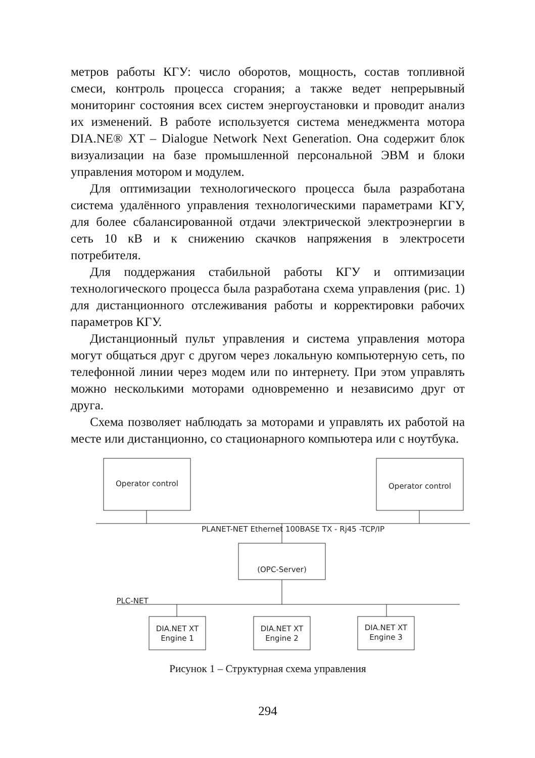метров работы КГУ: число оборотов, мощность, состав топливной смеси, контроль процесса сгорания; а также ведет непрерывный мониторинг состояния всех систем энергоустановки и проводит анализ их изменений. В работе используется система менеджмента мотора DIA.NE® XT – Dialogue Network Next Generation. Она содержит блок визуализации на базе промышленной персональной ЭВМ и блоки управления мотором и модулем.
Для оптимизации технологического процесса была разработана система удалённого управления технологическими параметрами КГУ, для более сбалансированной отдачи электрической электроэнергии в сеть 10 кВ и к снижению скачков напряжения в электросети потребителя.
Для поддержания стабильной работы КГУ и оптимизации технологического процесса была разработана схема управления (рис. 1) для дистанционного отслеживания работы и корректировки рабочих параметров КГУ.
Дистанционный пульт управления и система управления мотора могут общаться друг с другом через локальную компьютерную сеть, по телефонной линии через модем или по интернету. При этом управлять можно несколькими моторами одновременно и независимо друг от друга.
Схема позволяет наблюдать за моторами и управлять их работой на месте или дистанционно, со стационарного компьютера или с ноутбука.
Operator control
Operator control
PLANET-NET Ethernet 100BASE TX - Rj45 -TCP/IP
(OPC-Server)
PLC-NET
DIA.NET XT
Engine 1
DIA.NET XT
Engine 2
DIA.NET XT
Engine 3
Рисунок 1 – Структурная схема управления
294